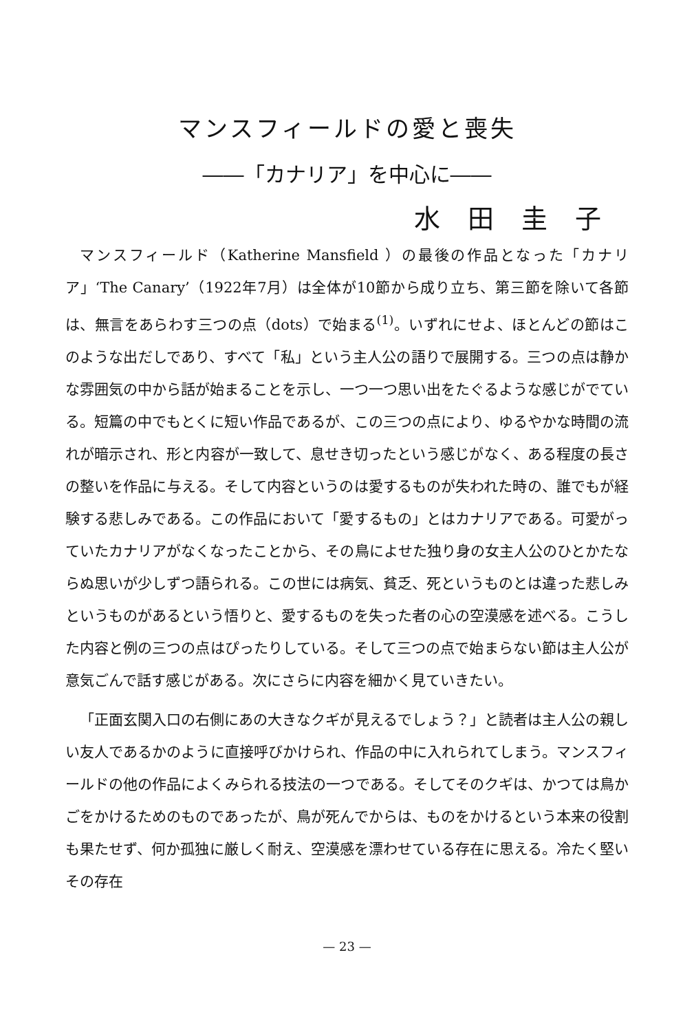マンスフィールドの愛と喪失
――「カナリア」を中心に――
水田圭子
マンスフィールド（Katherine Mansfield ）の最後の作品となった「カナリア」‘The Canary’（1922年7月）は全体が10節から成り立ち、第三節を除いて各節は、無言をあらわす三つの点（dots）で始まる<sup>(1)</sup>。いずれにせよ、ほとんどの節はこのような出だしであり、すべて「私」という主人公の語りで展開する。三つの点は静かな雰囲気の中から話が始まることを示し、一つ一つ思い出をたぐるような感じがでている。短篇の中でもとくに短い作品であるが、この三つの点により、ゆるやかな時間の流れが暗示され、形と内容が一致して、息せき切ったという感じがなく、ある程度の長さの整いを作品に与える。そして内容というのは愛するものが失われた時の、誰でもが経験する悲しみである。この作品において「愛するもの」とはカナリアである。可愛がっていたカナリアがなくなったことから、その鳥によせた独り身の女主人公のひとかたならぬ思いが少しずつ語られる。この世には病気、貧乏、死というものとは違った悲しみというものがあるという悟りと、愛するものを失った者の心の空漠感を述べる。こうした内容と例の三つの点はぴったりしている。そして三つの点で始まらない節は主人公が意気ごんで話す感じがある。次にさらに内容を細かく見ていきたい。
「正面玄関入口の右側にあの大きなクギが見えるでしょう？」と読者は主人公の親しい友人であるかのように直接呼びかけられ、作品の中に入れられてしまう。マンスフィールドの他の作品によくみられる技法の一つである。そしてそのクギは、かつては鳥かごをかけるためのものであったが、鳥が死んでからは、ものをかけるという本来の役割も果たせず、何か孤独に厳しく耐え、空漠感を漂わせている存在に思える。冷たく堅いその存在
— 23 —